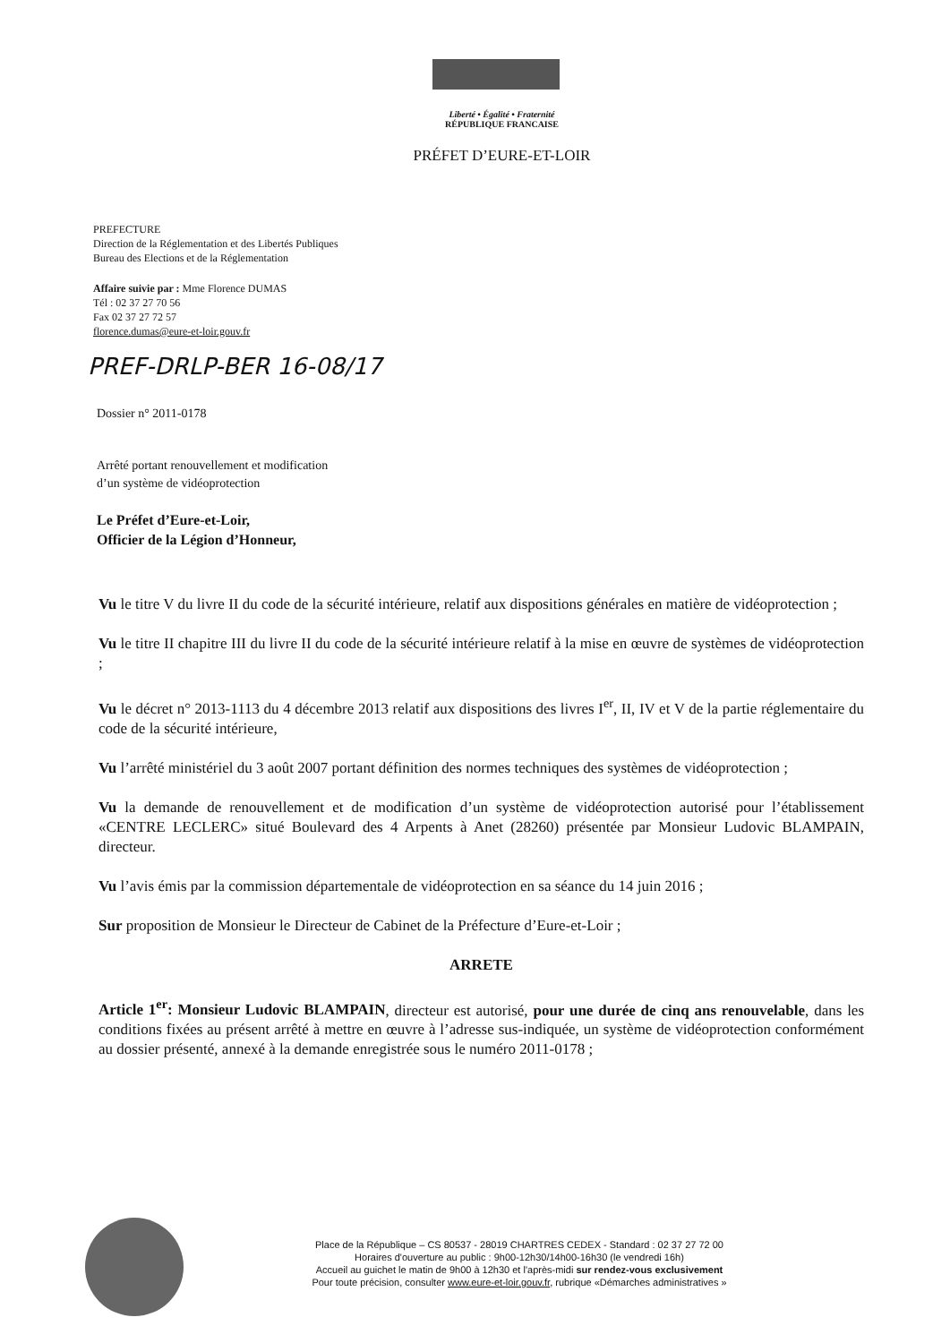Liberté • Égalité • Fraternité
RÉPUBLIQUE FRANCAISE
PRÉFET D’EURE-ET-LOIR
PREFECTURE
Direction de la Réglementation et des Libertés Publiques
Bureau des Elections et de la Réglementation
Affaire suivie par : Mme Florence DUMAS
Tél : 02 37 27 70 56
Fax 02 37 27 72 57
florence.dumas@eure-et-loir.gouv.fr
PREF-DRLP-BER 16-08/17
Dossier n° 2011-0178
Arrêté portant renouvellement et modification
d’un système de vidéoprotection
Le Préfet d’Eure-et-Loir,
Officier de la Légion d’Honneur,
Vu le titre V du livre II du code de la sécurité intérieure, relatif aux dispositions générales en matière de vidéoprotection ;
Vu le titre II chapitre III du livre II du code de la sécurité intérieure relatif à la mise en œuvre de systèmes de vidéoprotection ;
Vu le décret n° 2013-1113 du 4 décembre 2013 relatif aux dispositions des livres I<sup>er</sup>, II, IV et V de la partie réglementaire du code de la sécurité intérieure,
Vu l’arrêté ministériel du 3 août 2007 portant définition des normes techniques des systèmes de vidéoprotection ;
Vu la demande de renouvellement et de modification d’un système de vidéoprotection autorisé pour l’établissement «CENTRE LECLERC» situé Boulevard des 4 Arpents à Anet (28260) présentée par Monsieur Ludovic BLAMPAIN, directeur.
Vu l’avis émis par la commission départementale de vidéoprotection en sa séance du 14 juin 2016 ;
Sur proposition de Monsieur le Directeur de Cabinet de la Préfecture d’Eure-et-Loir ;
ARRETE
Article 1<sup>er</sup>: Monsieur Ludovic BLAMPAIN, directeur est autorisé, pour une durée de cinq ans renouvelable, dans les conditions fixées au présent arrêté à mettre en œuvre à l’adresse sus-indiquée, un système de vidéoprotection conformément au dossier présenté, annexé à la demande enregistrée sous le numéro 2011-0178 ;
Place de la République – CS 80537 - 28019 CHARTRES CEDEX - Standard : 02 37 27 72 00
Horaires d'ouverture au public : 9h00-12h30/14h00-16h30 (le vendredi 16h)
Accueil au guichet le matin de 9h00 à 12h30 et l'après-midi sur rendez-vous exclusivement
Pour toute précision, consulter www.eure-et-loir.gouv.fr, rubrique «Démarches administratives »